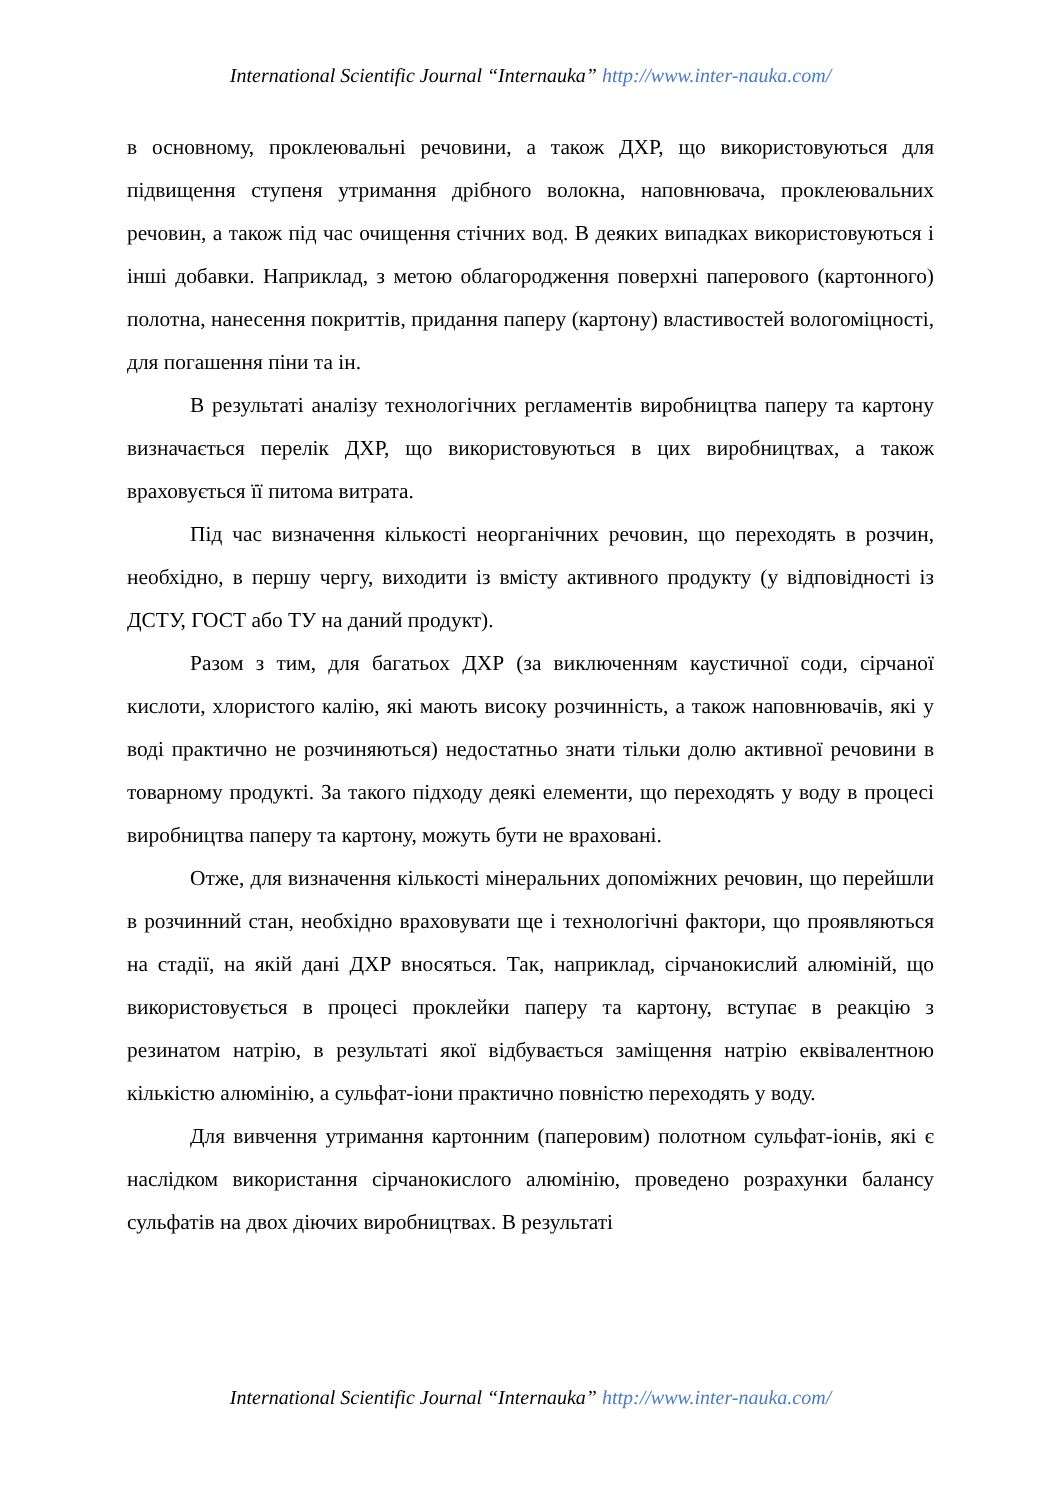International Scientific Journal “Internauka” http://www.inter-nauka.com/
в основному, проклеювальні речовини, а також ДХР, що використовуються для підвищення ступеня утримання дрібного волокна, наповнювача, проклеювальних речовин, а також під час очищення стічних вод. В деяких випадках використовуються і інші добавки. Наприклад, з метою облагородження поверхні паперового (картонного) полотна, нанесення покриттів, придання паперу (картону) властивостей вологоміцності, для погашення піни та ін.
В результаті аналізу технологічних регламентів виробництва паперу та картону визначається перелік ДХР, що використовуються в цих виробництвах, а також враховується її питома витрата.
Під час визначення кількості неорганічних речовин, що переходять в розчин, необхідно, в першу чергу, виходити із вмісту активного продукту (у відповідності із ДСТУ, ГОСТ або ТУ на даний продукт).
Разом з тим, для багатьох ДХР (за виключенням каустичної соди, сірчаної кислоти, хлористого калію, які мають високу розчинність, а також наповнювачів, які у воді практично не розчиняються) недостатньо знати тільки долю активної речовини в товарному продукті. За такого підходу деякі елементи, що переходять у воду в процесі виробництва паперу та картону, можуть бути не враховані.
Отже, для визначення кількості мінеральних допоміжних речовин, що перейшли в розчинний стан, необхідно враховувати ще і технологічні фактори, що проявляються на стадії, на якій дані ДХР вносяться. Так, наприклад, сірчанокислий алюміній, що використовується в процесі проклейки паперу та картону, вступає в реакцію з резинатом натрію, в результаті якої відбувається заміщення натрію еквівалентною кількістю алюмінію, а сульфат-іони практично повністю переходять у воду.
Для вивчення утримання картонним (паперовим) полотном сульфат-іонів, які є наслідком використання сірчанокислого алюмінію, проведено розрахунки балансу сульфатів на двох діючих виробництвах. В результаті
International Scientific Journal “Internauka” http://www.inter-nauka.com/